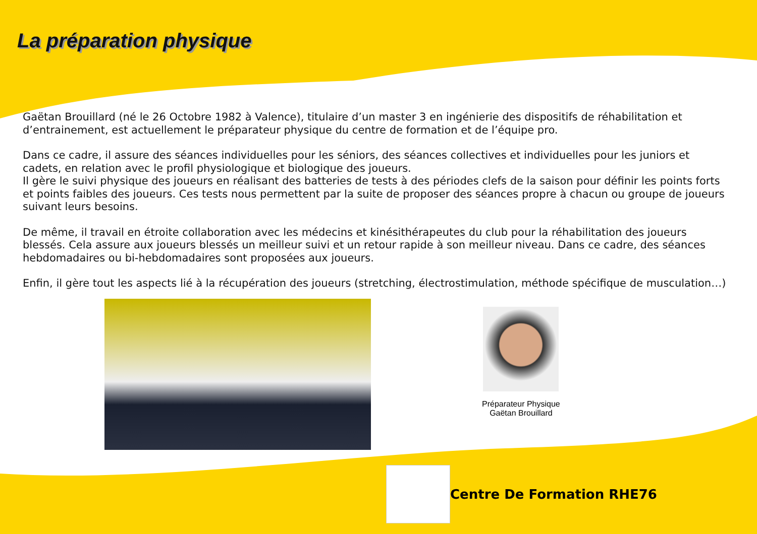La préparation physique
Gaëtan Brouillard (né le 26 Octobre 1982 à Valence), titulaire d’un master 3 en ingénierie des dispositifs de réhabilitation et d’entrainement, est actuellement le préparateur physique du centre de formation et de l’équipe pro.
Dans ce cadre, il assure des séances individuelles pour les séniors, des séances collectives et individuelles pour les juniors et cadets, en relation avec le profil physiologique et biologique des joueurs.
Il gère le suivi physique des joueurs en réalisant des batteries de tests à des périodes clefs de la saison pour définir les points forts et points faibles des joueurs. Ces tests nous permettent par la suite de proposer des séances propre à chacun ou groupe de joueurs suivant leurs besoins.
De même, il travail en étroite collaboration avec les médecins et kinésithérapeutes du club pour la réhabilitation des joueurs blessés. Cela assure aux joueurs blessés un meilleur suivi et un retour rapide à son meilleur niveau. Dans ce cadre, des séances hebdomadaires ou bi-hebdomadaires sont proposées aux joueurs.
Enfin, il gère tout les aspects lié à la récupération des joueurs (stretching, électrostimulation, méthode spécifique de musculation…)
Préparateur Physique
Gaëtan Brouillard
Centre De Formation RHE76